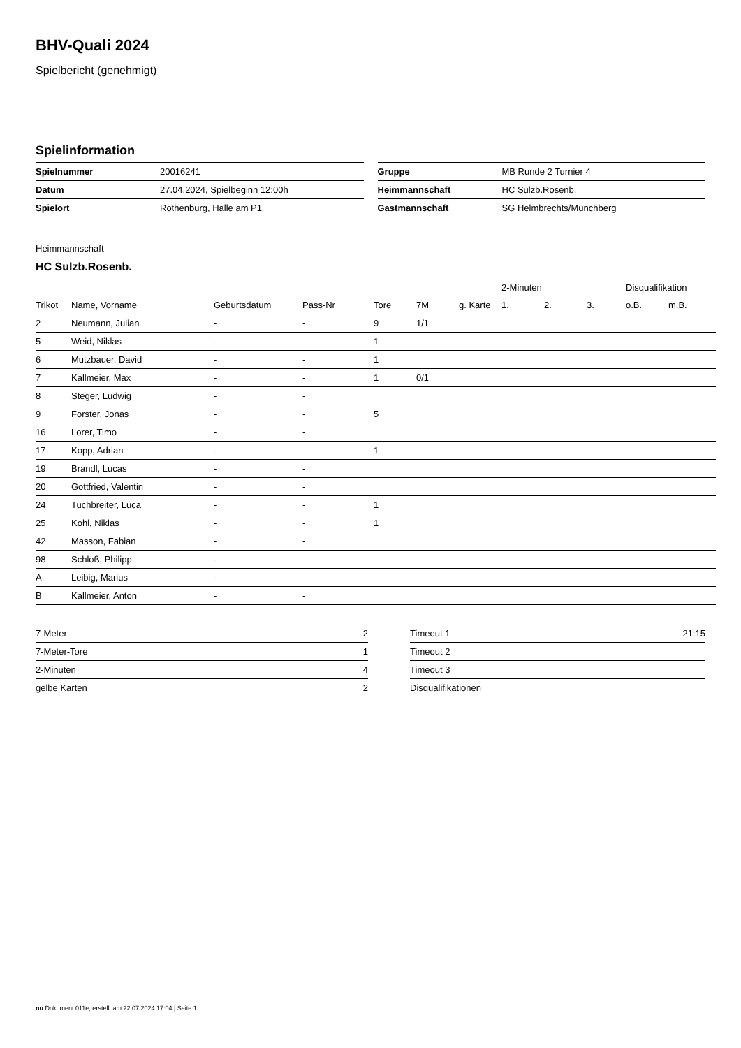BHV-Quali 2024
Spielbericht (genehmigt)
Spielinformation
| Spielnummer | 20016241 |
| Datum | 27.04.2024, Spielbeginn 12:00h |
| Spielort | Rothenburg, Halle am P1 |
| Gruppe | MB Runde 2 Turnier 4 |
| Heimmannschaft | HC Sulzb.Rosenb. |
| Gastmannschaft | SG Helmbrechts/Münchberg |
Heimmannschaft
HC Sulzb.Rosenb.
| | | | | | | | 2-Minuten | | | Disqualifikation | |
| --- | --- | --- | --- | --- | --- | --- | --- | --- | --- | --- | --- |
| Trikot | Name, Vorname | Geburtsdatum | Pass-Nr | Tore | 7M | g. Karte | 1. | 2. | 3. | o.B. | m.B. |
| 2 | Neumann, Julian | - | - | 9 | 1/1 | | | | | | |
| 5 | Weid, Niklas | - | - | 1 | | | | | | | |
| 6 | Mutzbauer, David | - | - | 1 | | | | | | | |
| 7 | Kallmeier, Max | - | - | 1 | 0/1 | | | | | | |
| 8 | Steger, Ludwig | - | - | | | | | | | | |
| 9 | Forster, Jonas | - | - | 5 | | | | | | | |
| 16 | Lorer, Timo | - | - | | | | | | | | |
| 17 | Kopp, Adrian | - | - | 1 | | | | | | | |
| 19 | Brandl, Lucas | - | - | | | | | | | | |
| 20 | Gottfried, Valentin | - | - | | | | | | | | |
| 24 | Tuchbreiter, Luca | - | - | 1 | | | | | | | |
| 25 | Kohl, Niklas | - | - | 1 | | | | | | | |
| 42 | Masson, Fabian | - | - | | | | | | | | |
| 98 | Schloß, Philipp | - | - | | | | | | | | |
| A | Leibig, Marius | - | - | | | | | | | | |
| B | Kallmeier, Anton | - | - | | | | | | | | |
| 7-Meter | 2 |
| 7-Meter-Tore | 1 |
| 2-Minuten | 4 |
| gelbe Karten | 2 |
| Timeout 1 | 21:15 |
| Timeout 2 | |
| Timeout 3 | |
| Disqualifikationen | |
nu.Dokument 011e, erstellt am 22.07.2024 17:04 | Seite 1